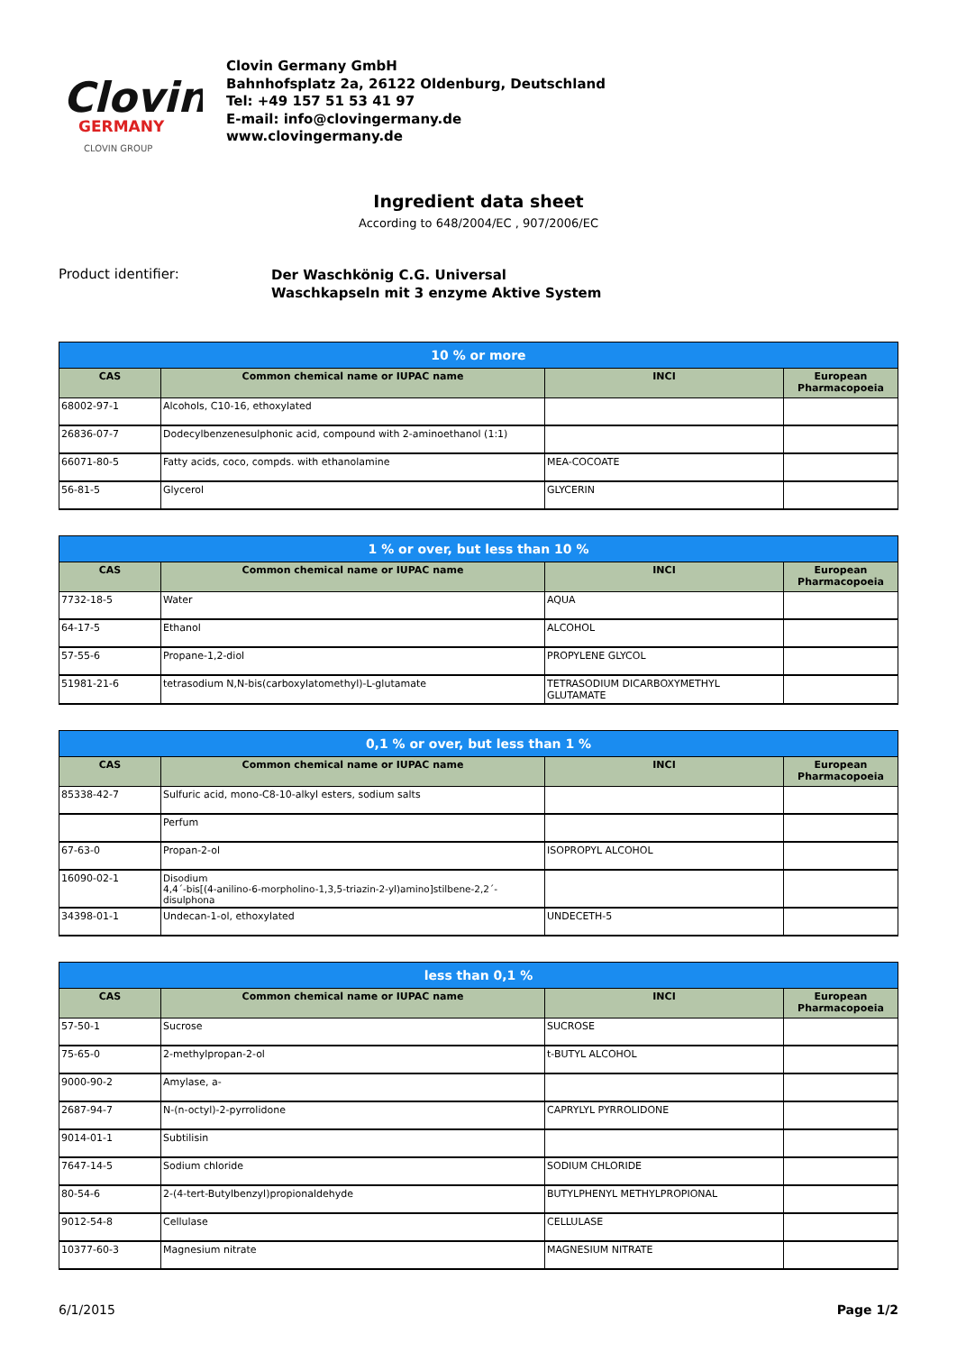Clovin
GERMANY
CLOVIN GROUP
Clovin Germany GmbH
Bahnhofsplatz 2a, 26122 Oldenburg, Deutschland
Tel: +49 157 51 53 41 97
E-mail: info@clovingermany.de
www.clovingermany.de
Ingredient data sheet
According to 648/2004/EC , 907/2006/EC
Product identifier:
Der Waschkönig C.G. Universal
Waschkapseln mit 3 enzyme Aktive System
| 10 % or more | | | |
| --- | --- | --- | --- |
| CAS | Common chemical name or IUPAC name | INCI | European Pharmacopoeia |
| 68002-97-1 | Alcohols, C10-16, ethoxylated | | |
| 26836-07-7 | Dodecylbenzenesulphonic acid, compound with 2-aminoethanol (1:1) | | |
| 66071-80-5 | Fatty acids, coco, compds. with ethanolamine | MEA-COCOATE | |
| 56-81-5 | Glycerol | GLYCERIN | |
| 1 % or over, but less than 10 % | | | |
| --- | --- | --- | --- |
| CAS | Common chemical name or IUPAC name | INCI | European Pharmacopoeia |
| 7732-18-5 | Water | AQUA | |
| 64-17-5 | Ethanol | ALCOHOL | |
| 57-55-6 | Propane-1,2-diol | PROPYLENE GLYCOL | |
| 51981-21-6 | tetrasodium N,N-bis(carboxylatomethyl)-L-glutamate | TETRASODIUM DICARBOXYMETHYL GLUTAMATE | |
| 0,1 % or over, but less than 1 % | | | |
| --- | --- | --- | --- |
| CAS | Common chemical name or IUPAC name | INCI | European Pharmacopoeia |
| 85338-42-7 | Sulfuric acid, mono-C8-10-alkyl esters, sodium salts | | |
| | Perfum | | |
| 67-63-0 | Propan-2-ol | ISOPROPYL ALCOHOL | |
| 16090-02-1 | Disodium 4,4´-bis[(4-anilino-6-morpholino-1,3,5-triazin-2-yl)amino]stilbene-2,2´-disulphona | | |
| 34398-01-1 | Undecan-1-ol, ethoxylated | UNDECETH-5 | |
| less than 0,1 % | | | |
| --- | --- | --- | --- |
| CAS | Common chemical name or IUPAC name | INCI | European Pharmacopoeia |
| 57-50-1 | Sucrose | SUCROSE | |
| 75-65-0 | 2-methylpropan-2-ol | t-BUTYL ALCOHOL | |
| 9000-90-2 | Amylase, a- | | |
| 2687-94-7 | N-(n-octyl)-2-pyrrolidone | CAPRYLYL PYRROLIDONE | |
| 9014-01-1 | Subtilisin | | |
| 7647-14-5 | Sodium chloride | SODIUM CHLORIDE | |
| 80-54-6 | 2-(4-tert-Butylbenzyl)propionaldehyde | BUTYLPHENYL METHYLPROPIONAL | |
| 9012-54-8 | Cellulase | CELLULASE | |
| 10377-60-3 | Magnesium nitrate | MAGNESIUM NITRATE | |
6/1/2015 Page 1/2